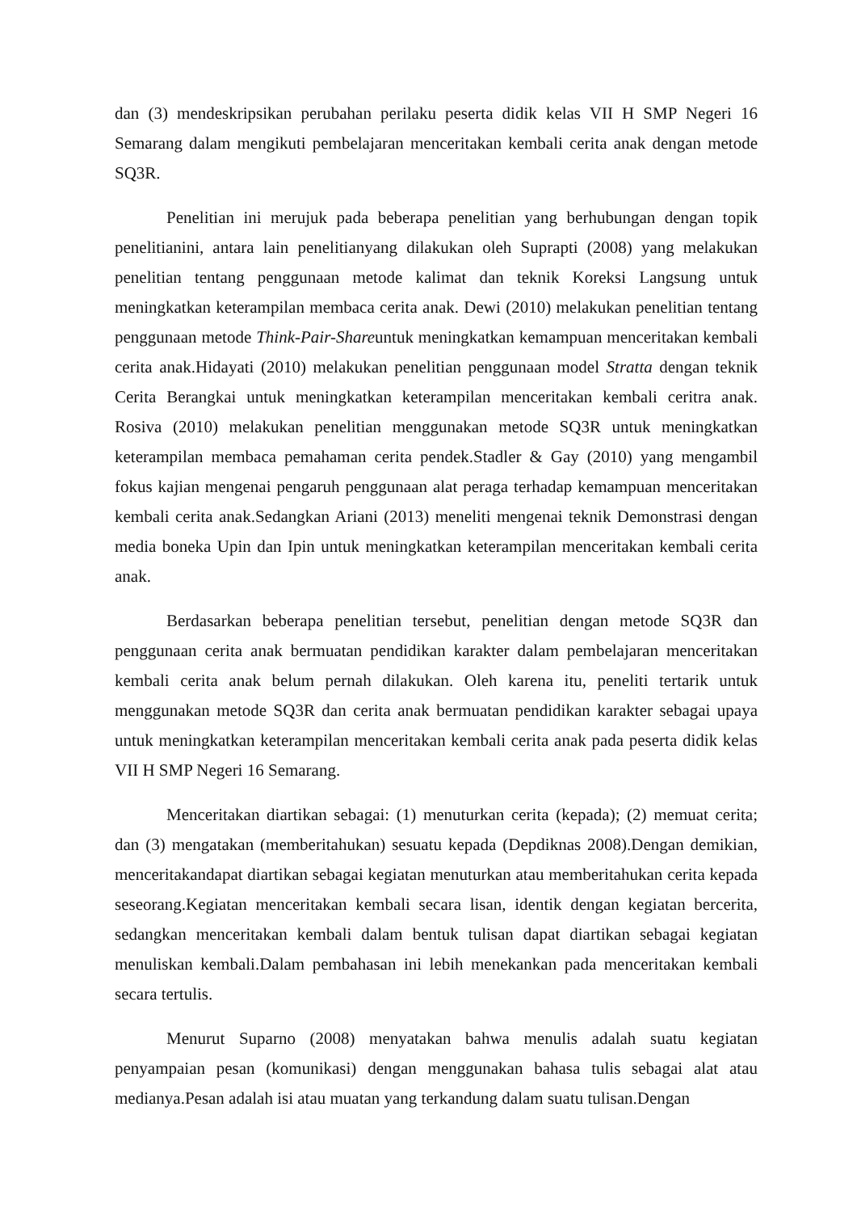dan (3) mendeskripsikan perubahan perilaku peserta didik kelas VII H SMP Negeri 16 Semarang dalam mengikuti pembelajaran menceritakan kembali cerita anak dengan metode SQ3R.
Penelitian ini merujuk pada beberapa penelitian yang berhubungan dengan topik penelitianini, antara lain penelitianyang dilakukan oleh Suprapti (2008) yang melakukan penelitian tentang penggunaan metode kalimat dan teknik Koreksi Langsung untuk meningkatkan keterampilan membaca cerita anak. Dewi (2010) melakukan penelitian tentang penggunaan metode Think-Pair-Shareuntuk meningkatkan kemampuan menceritakan kembali cerita anak.Hidayati (2010) melakukan penelitian penggunaan model Stratta dengan teknik Cerita Berangkai untuk meningkatkan keterampilan menceritakan kembali ceritra anak. Rosiva (2010) melakukan penelitian menggunakan metode SQ3R untuk meningkatkan keterampilan membaca pemahaman cerita pendek.Stadler & Gay (2010) yang mengambil fokus kajian mengenai pengaruh penggunaan alat peraga terhadap kemampuan menceritakan kembali cerita anak.Sedangkan Ariani (2013) meneliti mengenai teknik Demonstrasi dengan media boneka Upin dan Ipin untuk meningkatkan keterampilan menceritakan kembali cerita anak.
Berdasarkan beberapa penelitian tersebut, penelitian dengan metode SQ3R dan penggunaan cerita anak bermuatan pendidikan karakter dalam pembelajaran menceritakan kembali cerita anak belum pernah dilakukan. Oleh karena itu, peneliti tertarik untuk menggunakan metode SQ3R dan cerita anak bermuatan pendidikan karakter sebagai upaya untuk meningkatkan keterampilan menceritakan kembali cerita anak pada peserta didik kelas VII H SMP Negeri 16 Semarang.
Menceritakan diartikan sebagai: (1) menuturkan cerita (kepada); (2) memuat cerita; dan (3) mengatakan (memberitahukan) sesuatu kepada (Depdiknas 2008).Dengan demikian, menceritakandapat diartikan sebagai kegiatan menuturkan atau memberitahukan cerita kepada seseorang.Kegiatan menceritakan kembali secara lisan, identik dengan kegiatan bercerita, sedangkan menceritakan kembali dalam bentuk tulisan dapat diartikan sebagai kegiatan menuliskan kembali.Dalam pembahasan ini lebih menekankan pada menceritakan kembali secara tertulis.
Menurut Suparno (2008) menyatakan bahwa menulis adalah suatu kegiatan penyampaian pesan (komunikasi) dengan menggunakan bahasa tulis sebagai alat atau medianya.Pesan adalah isi atau muatan yang terkandung dalam suatu tulisan.Dengan